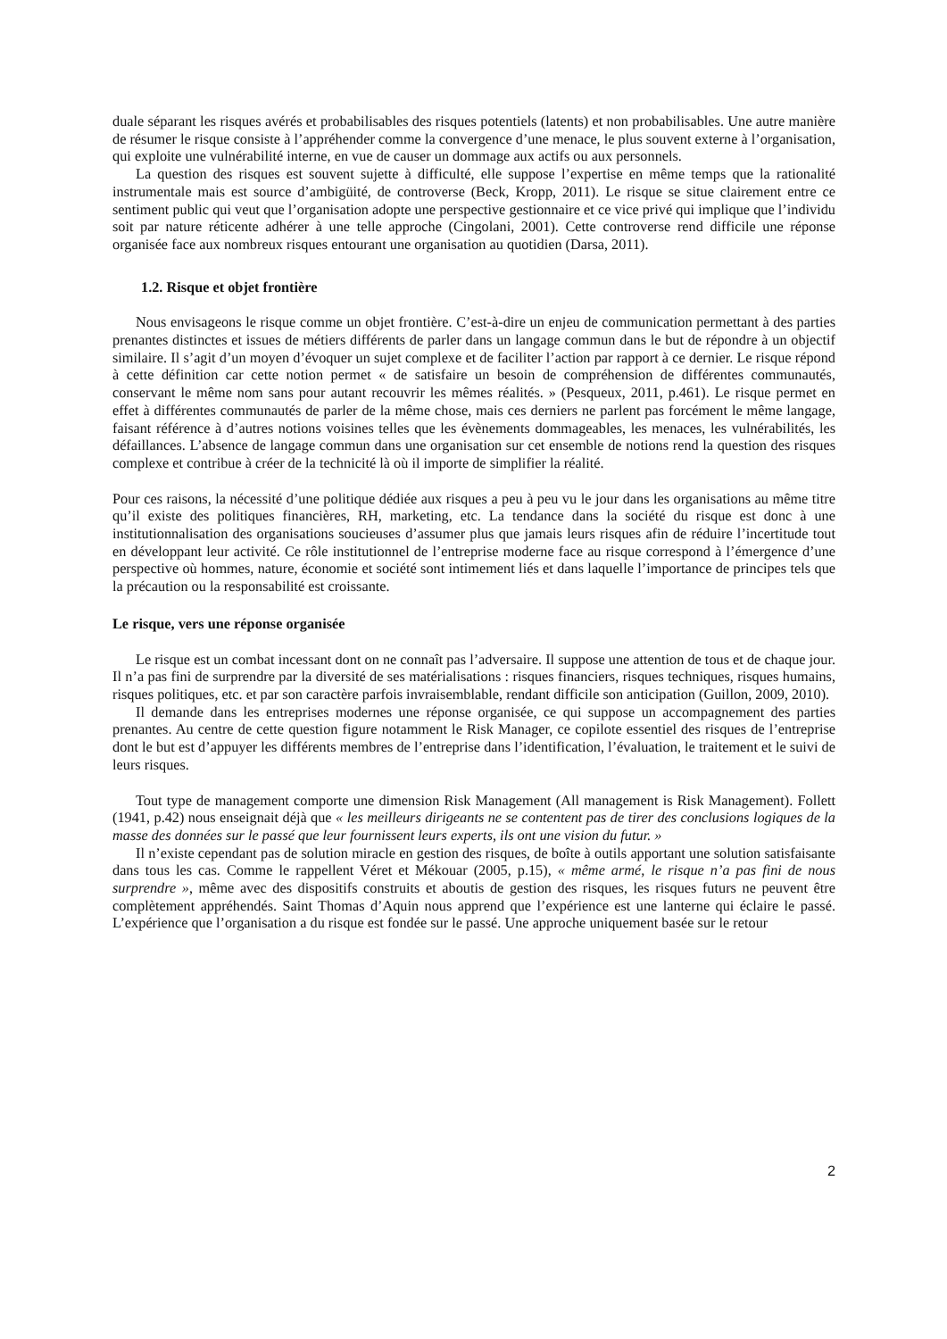duale séparant les risques avérés et probabilisables des risques potentiels (latents) et non probabilisables. Une autre manière de résumer le risque consiste à l’appréhender comme la convergence d’une menace, le plus souvent externe à l’organisation, qui exploite une vulnérabilité interne, en vue de causer un dommage aux actifs ou aux personnels.
La question des risques est souvent sujette à difficulté, elle suppose l’expertise en même temps que la rationalité instrumentale mais est source d’ambigüité, de controverse (Beck, Kropp, 2011). Le risque se situe clairement entre ce sentiment public qui veut que l’organisation adopte une perspective gestionnaire et ce vice privé qui implique que l’individu soit par nature réticente adhérer à une telle approche (Cingolani, 2001). Cette controverse rend difficile une réponse organisée face aux nombreux risques entourant une organisation au quotidien (Darsa, 2011).
1.2. Risque et objet frontière
Nous envisageons le risque comme un objet frontière. C’est-à-dire un enjeu de communication permettant à des parties prenantes distinctes et issues de métiers différents de parler dans un langage commun dans le but de répondre à un objectif similaire. Il s’agit d’un moyen d’évoquer un sujet complexe et de faciliter l’action par rapport à ce dernier. Le risque répond à cette définition car cette notion permet « de satisfaire un besoin de compréhension de différentes communautés, conservant le même nom sans pour autant recouvrir les mêmes réalités. » (Pesqueux, 2011, p.461). Le risque permet en effet à différentes communautés de parler de la même chose, mais ces derniers ne parlent pas forcément le même langage, faisant référence à d’autres notions voisines telles que les évènements dommageables, les menaces, les vulnérabilités, les défaillances. L’absence de langage commun dans une organisation sur cet ensemble de notions rend la question des risques complexe et contribue à créer de la technicité là où il importe de simplifier la réalité.
Pour ces raisons, la nécessité d’une politique dédiée aux risques a peu à peu vu le jour dans les organisations au même titre qu’il existe des politiques financières, RH, marketing, etc. La tendance dans la société du risque est donc à une institutionnalisation des organisations soucieuses d’assumer plus que jamais leurs risques afin de réduire l’incertitude tout en développant leur activité. Ce rôle institutionnel de l’entreprise moderne face au risque correspond à l’émergence d’une perspective où hommes, nature, économie et société sont intimement liés et dans laquelle l’importance de principes tels que la précaution ou la responsabilité est croissante.
Le risque, vers une réponse organisée
Le risque est un combat incessant dont on ne connaît pas l’adversaire. Il suppose une attention de tous et de chaque jour. Il n’a pas fini de surprendre par la diversité de ses matérialisations : risques financiers, risques techniques, risques humains, risques politiques, etc. et par son caractère parfois invraisemblable, rendant difficile son anticipation (Guillon, 2009, 2010).
Il demande dans les entreprises modernes une réponse organisée, ce qui suppose un accompagnement des parties prenantes. Au centre de cette question figure notamment le Risk Manager, ce copilote essentiel des risques de l’entreprise dont le but est d’appuyer les différents membres de l’entreprise dans l’identification, l’évaluation, le traitement et le suivi de leurs risques.
Tout type de management comporte une dimension Risk Management (All management is Risk Management). Follett (1941, p.42) nous enseignait déjà que « les meilleurs dirigeants ne se contentent pas de tirer des conclusions logiques de la masse des données sur le passé que leur fournissent leurs experts, ils ont une vision du futur. »
Il n’existe cependant pas de solution miracle en gestion des risques, de boîte à outils apportant une solution satisfaisante dans tous les cas. Comme le rappellent Véret et Mékouar (2005, p.15), « même armé, le risque n’a pas fini de nous surprendre », même avec des dispositifs construits et aboutis de gestion des risques, les risques futurs ne peuvent être complètement appréhendés. Saint Thomas d’Aquin nous apprend que l’expérience est une lanterne qui éclaire le passé. L’expérience que l’organisation a du risque est fondée sur le passé. Une approche uniquement basée sur le retour
2